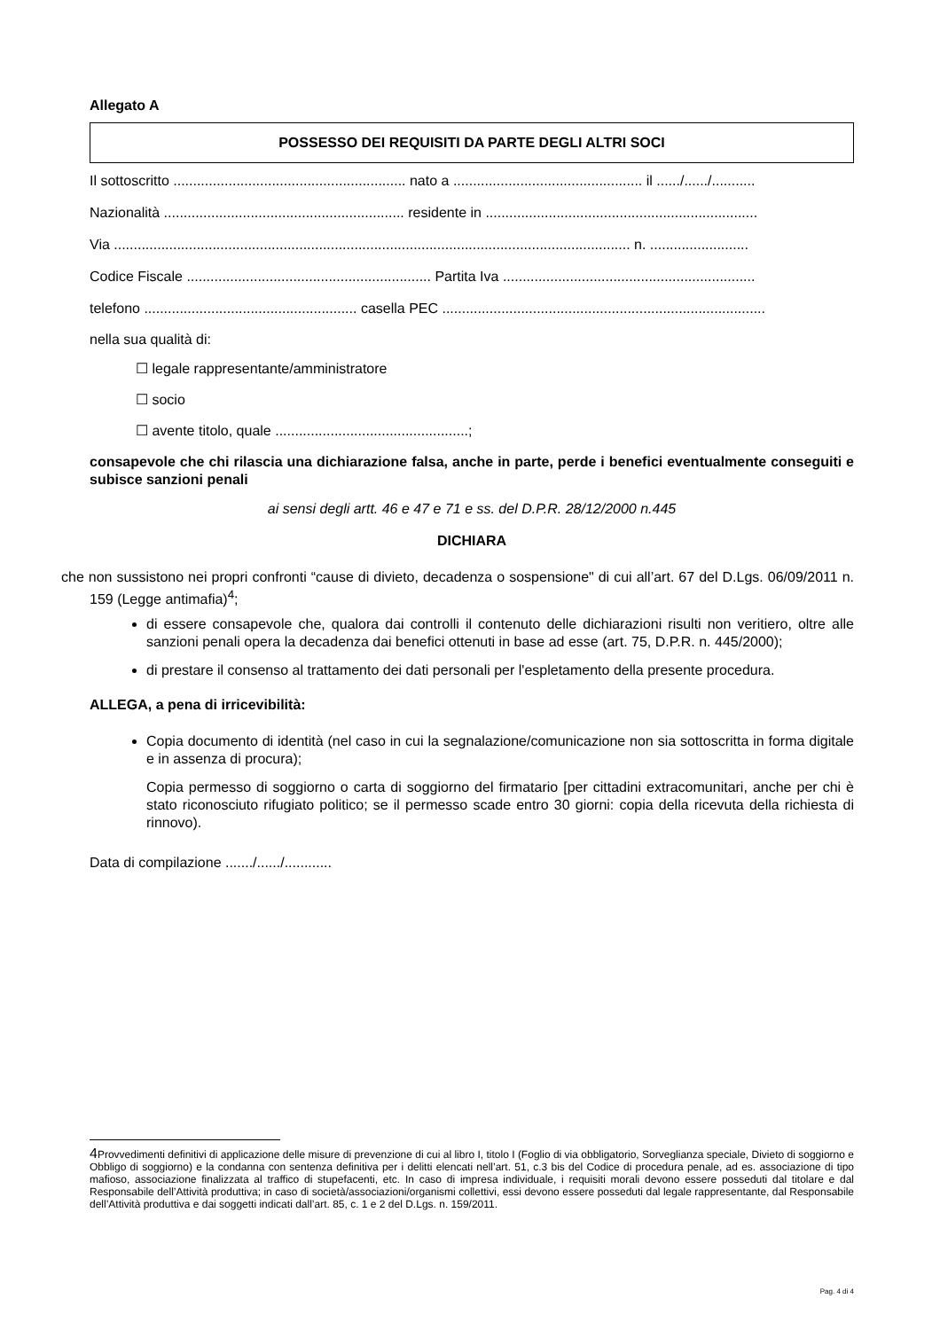Allegato A
POSSESSO DEI REQUISITI DA PARTE DEGLI ALTRI SOCI
Il sottoscritto ........................................................... nato a ................................................ il ....../....../...........
Nazionalità ............................................................. residente in .....................................................................
Via ................................................................................................................................... n. .........................
Codice Fiscale .............................................................. Partita Iva ................................................................
telefono ...................................................... casella PEC ..................................................................................
nella sua qualità di:
☐ legale rappresentante/amministratore
☐ socio
☐ avente titolo, quale .................................................;
consapevole che chi rilascia una dichiarazione falsa, anche in parte, perde i benefici eventualmente conseguiti e subisce sanzioni penali
ai sensi degli artt. 46 e 47 e 71 e ss. del D.P.R. 28/12/2000 n.445
DICHIARA
che non sussistono nei propri confronti “cause di divieto, decadenza o sospensione" di cui all’art. 67 del D.Lgs. 06/09/2011 n. 159 (Legge antimafia)<sup>4</sup>;
di essere consapevole che, qualora dai controlli il contenuto delle dichiarazioni risulti non veritiero, oltre alle sanzioni penali opera la decadenza dai benefici ottenuti in base ad esse (art. 75, D.P.R. n. 445/2000);
di prestare il consenso al trattamento dei dati personali per l'espletamento della presente procedura.
ALLEGA, a pena di irricevibilità:
Copia documento di identità (nel caso in cui la segnalazione/comunicazione non sia sottoscritta in forma digitale e in assenza di procura);
Copia permesso di soggiorno o carta di soggiorno del firmatario [per cittadini extracomunitari, anche per chi è stato riconosciuto rifugiato politico; se il permesso scade entro 30 giorni: copia della ricevuta della richiesta di rinnovo).
Data di compilazione ......./....../............
4 Provvedimenti definitivi di applicazione delle misure di prevenzione di cui al libro I, titolo I (Foglio di via obbligatorio, Sorveglianza speciale, Divieto di soggiorno e Obbligo di soggiorno) e la condanna con sentenza definitiva per i delitti elencati nell’art. 51, c.3 bis del Codice di procedura penale, ad es. associazione di tipo mafioso, associazione finalizzata al traffico di stupefacenti, etc. In caso di impresa individuale, i requisiti morali devono essere posseduti dal titolare e dal Responsabile dell’Attività produttiva; in caso di società/associazioni/organismi collettivi, essi devono essere posseduti dal legale rappresentante, dal Responsabile dell’Attività produttiva e dai soggetti indicati dall’art. 85, c. 1 e 2 del D.Lgs. n. 159/2011.
Pag. 4 di 4